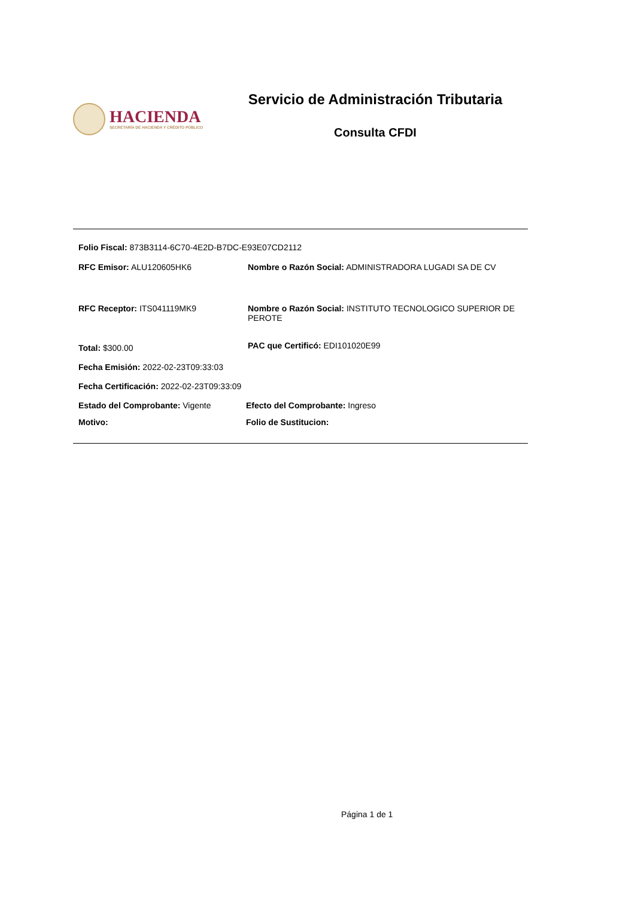HACIENDA
SECRETARÍA DE HACIENDA Y CRÉDITO PÚBLICO
Servicio de Administración Tributaria
Consulta CFDI
Folio Fiscal: 873B3114-6C70-4E2D-B7DC-E93E07CD2112
RFC Emisor: ALU120605HK6 Nombre o Razón Social: ADMINISTRADORA LUGADI SA DE CV
RFC Receptor: ITS041119MK9 Nombre o Razón Social: INSTITUTO TECNOLOGICO SUPERIOR DE PEROTE
Total: $300.00
PAC que Certificó: EDI101020E99
Fecha Emisión: 2022-02-23T09:33:03
Fecha Certificación: 2022-02-23T09:33:09
Estado del Comprobante: Vigente Efecto del Comprobante: Ingreso
Motivo: Folio de Sustitucion:
Página 1 de 1